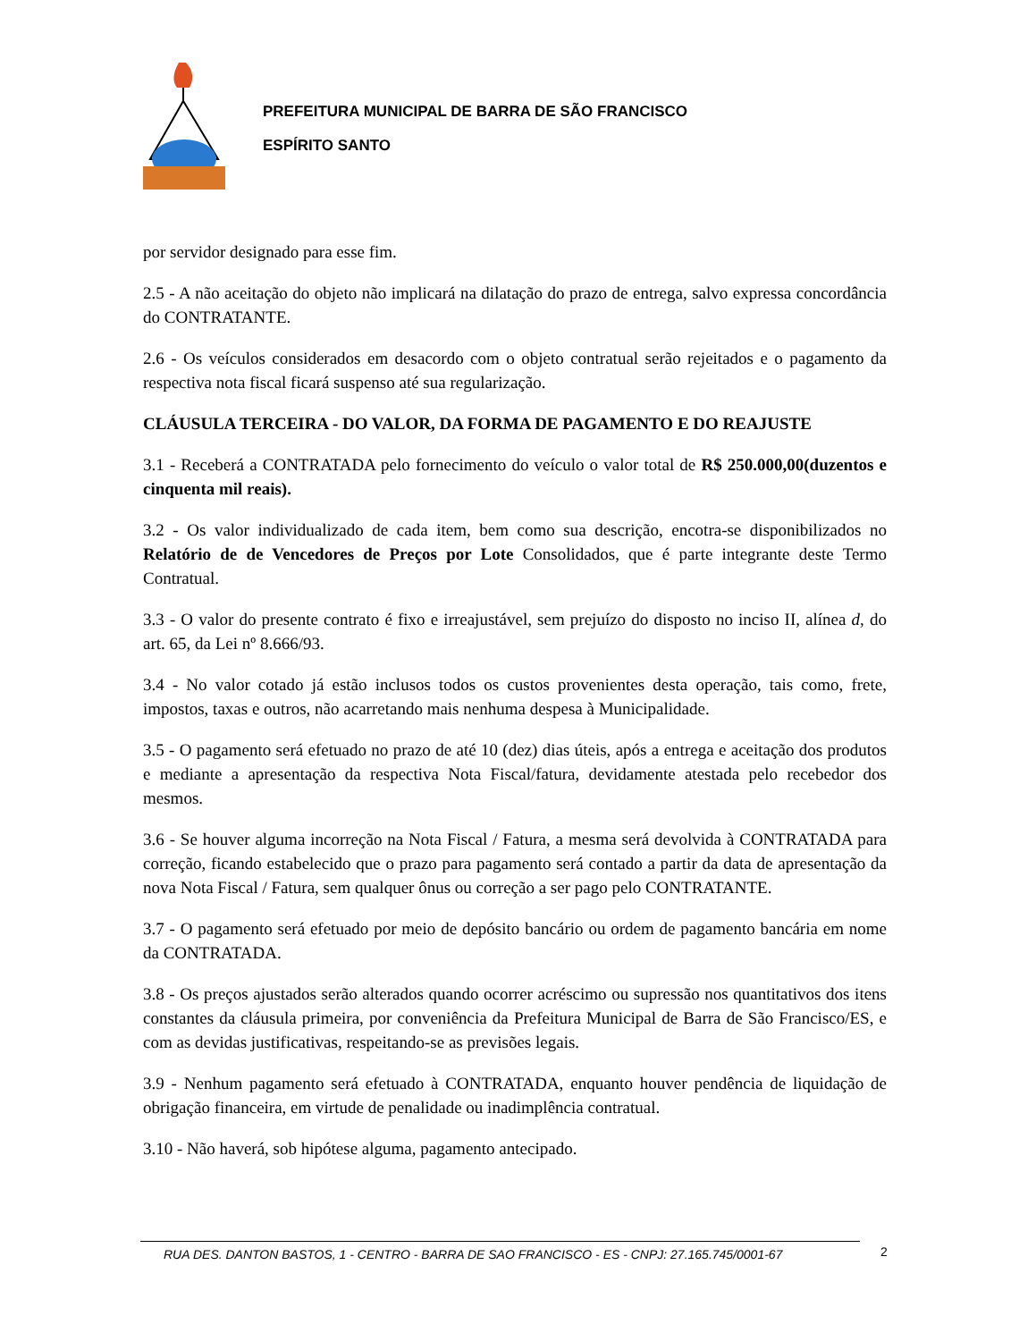PREFEITURA MUNICIPAL DE BARRA DE SÃO FRANCISCO
ESPÍRITO SANTO
por servidor designado para esse fim.
2.5 - A não aceitação do objeto não implicará na dilatação do prazo de entrega, salvo expressa concordância do CONTRATANTE.
2.6 - Os veículos considerados em desacordo com o objeto contratual serão rejeitados e o pagamento da respectiva nota fiscal ficará suspenso até sua regularização.
CLÁUSULA TERCEIRA - DO VALOR, DA FORMA DE PAGAMENTO E DO REAJUSTE
3.1 - Receberá a CONTRATADA pelo fornecimento do veículo o valor total de R$ 250.000,00(duzentos e cinquenta mil reais).
3.2 - Os valor individualizado de cada item, bem como sua descrição, encotra-se disponibilizados no Relatório de de Vencedores de Preços por Lote Consolidados, que é parte integrante deste Termo Contratual.
3.3 - O valor do presente contrato é fixo e irreajustável, sem prejuízo do disposto no inciso II, alínea d, do art. 65, da Lei nº 8.666/93.
3.4 - No valor cotado já estão inclusos todos os custos provenientes desta operação, tais como, frete, impostos, taxas e outros, não acarretando mais nenhuma despesa à Municipalidade.
3.5 - O pagamento será efetuado no prazo de até 10 (dez) dias úteis, após a entrega e aceitação dos produtos e mediante a apresentação da respectiva Nota Fiscal/fatura, devidamente atestada pelo recebedor dos mesmos.
3.6 - Se houver alguma incorreção na Nota Fiscal / Fatura, a mesma será devolvida à CONTRATADA para correção, ficando estabelecido que o prazo para pagamento será contado a partir da data de apresentação da nova Nota Fiscal / Fatura, sem qualquer ônus ou correção a ser pago pelo CONTRATANTE.
3.7 - O pagamento será efetuado por meio de depósito bancário ou ordem de pagamento bancária em nome da CONTRATADA.
3.8 - Os preços ajustados serão alterados quando ocorrer acréscimo ou supressão nos quantitativos dos itens constantes da cláusula primeira, por conveniência da Prefeitura Municipal de Barra de São Francisco/ES, e com as devidas justificativas, respeitando-se as previsões legais.
3.9 - Nenhum pagamento será efetuado à CONTRATADA, enquanto houver pendência de liquidação de obrigação financeira, em virtude de penalidade ou inadimplência contratual.
3.10 - Não haverá, sob hipótese alguma, pagamento antecipado.
RUA DES. DANTON BASTOS, 1 - CENTRO - BARRA DE SAO FRANCISCO - ES - CNPJ: 27.165.745/0001-67 2